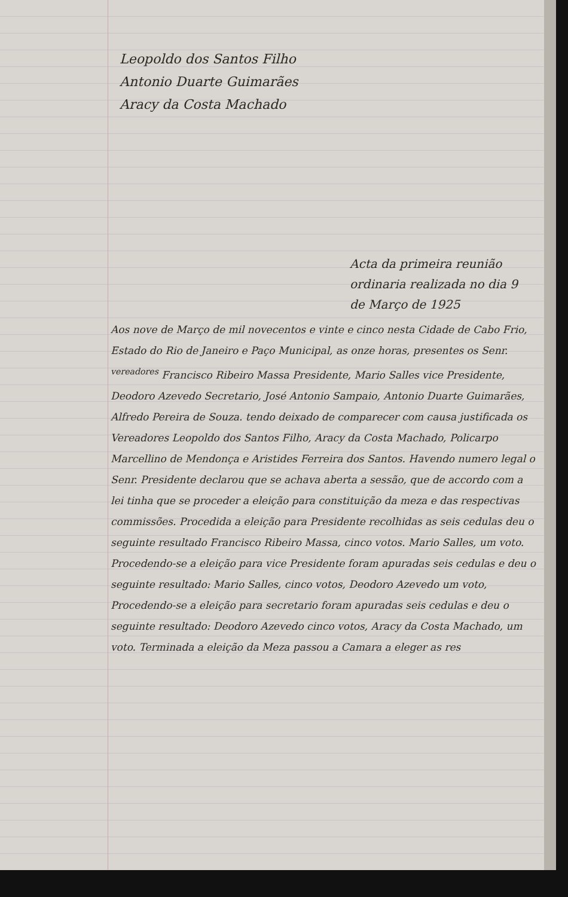Leopoldo dos Santos Filho
Antonio Duarte Guimarães
Aracy da Costa Machado
Acta da primeira reunião ordinaria realizada no dia 9 de Março de 1925
Aos nove de Março de mil novecentos e vinte e cinco nesta Cidade de Cabo Frio, Estado do Rio de Janeiro e Paço Municipal, as onze horas, presentes os Senr. <sup>vereadores</sup> Francisco Ribeiro Massa Presidente, Mario Salles vice Presidente, Deodoro Azevedo Secretario, José Antonio Sampaio, Antonio Duarte Guimarães, Alfredo Pereira de Souza. tendo deixado de comparecer com causa justificada os Vereadores Leopoldo dos Santos Filho, Aracy da Costa Machado, Policarpo Marcellino de Mendonça e Aristides Ferreira dos Santos. Havendo numero legal o Senr. Presidente declarou que se achava aberta a sessão, que de accordo com a lei tinha que se proceder a eleição para constituição da meza e das respectivas commissões. Procedida a eleição para Presidente recolhidas as seis cedulas deu o seguinte resultado Francisco Ribeiro Massa, cinco votos. Mario Salles, um voto. Procedendo-se a eleição para vice Presidente foram apuradas seis cedulas e deu o seguinte resultado: Mario Salles, cinco votos, Deodoro Azevedo um voto, Procedendo-se a eleição para secretario foram apuradas seis cedulas e deu o seguinte resultado: Deodoro Azevedo cinco votos, Aracy da Costa Machado, um voto. Terminada a eleição da Meza passou a Camara a eleger as res